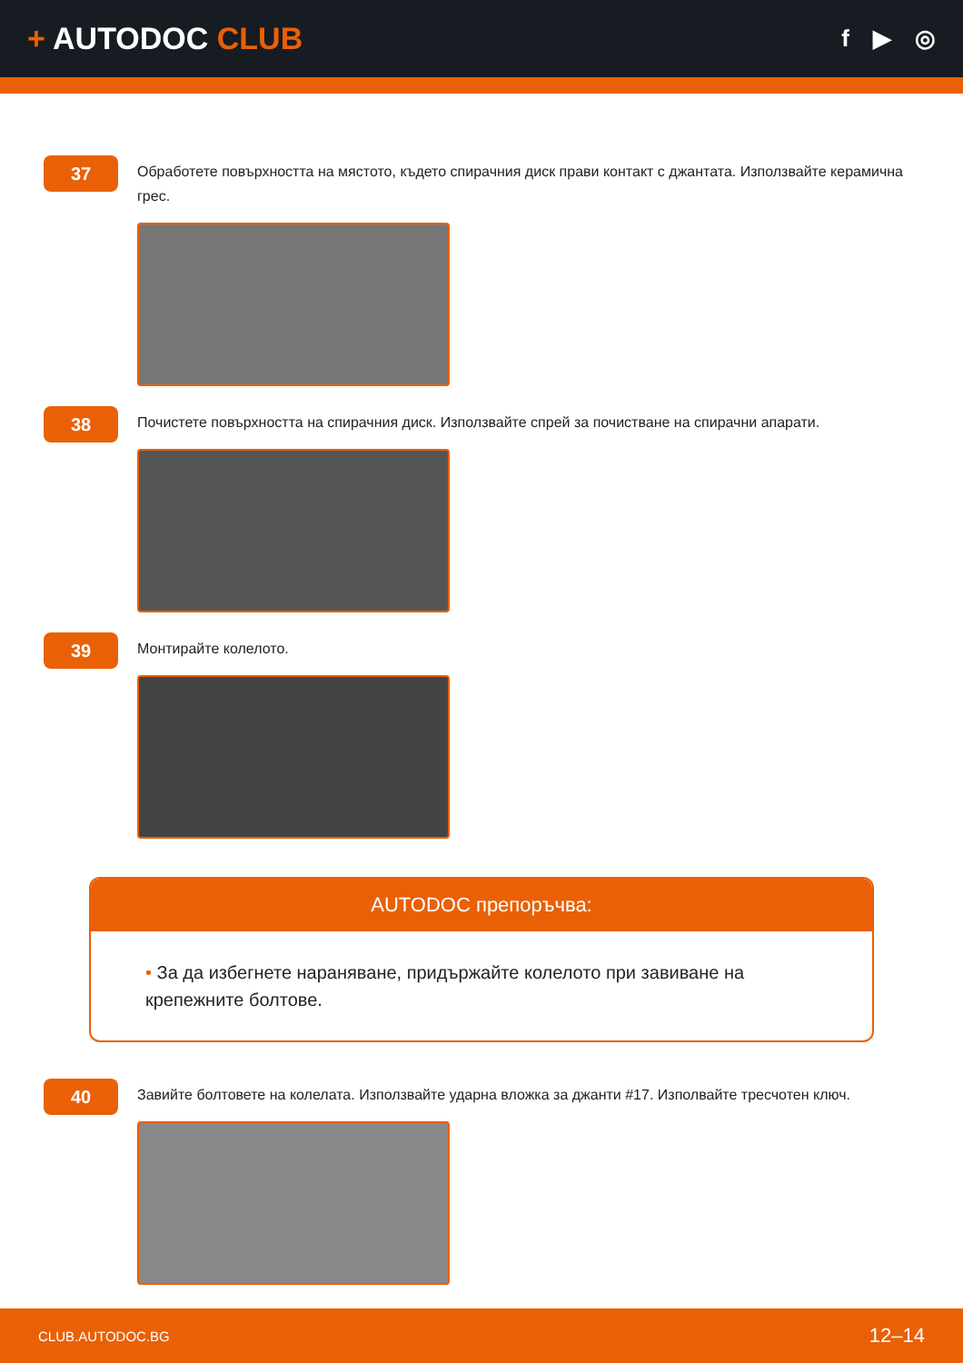+ AUTODOC CLUB
f ▶ ◎
37
Обработете повърхността на мястото, където спирачния диск прави контакт с джантата. Използвайте керамична грес.
38
Почистете повърхността на спирачния диск. Използвайте спрей за почистване на спирачни апарати.
39
Монтирайте колелото.
AUTODOC препоръчва:
• За да избегнете нараняване, придържайте колелото при завиване на крепежните болтове.
40
Завийте болтовете на колелата. Използвайте ударна вложка за джанти #17. Изполвайте тресчотен ключ.
CLUB.AUTODOC.BG 12–14